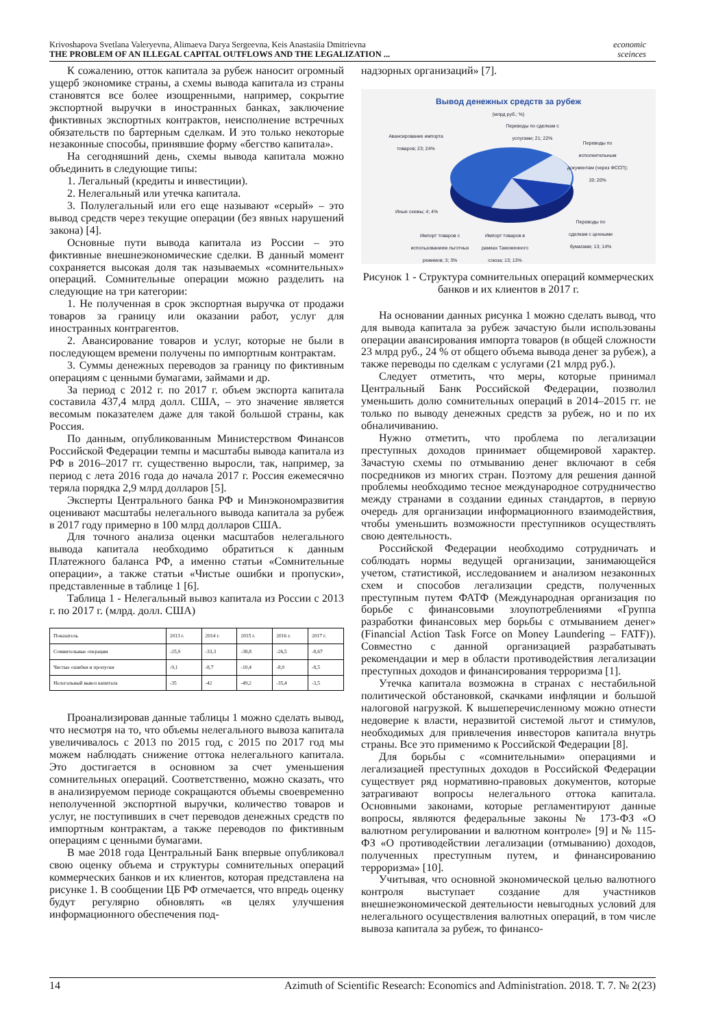Krivoshapova Svetlana Valeryevna, Alimaeva Darya Sergeevna, Keis Anastasiia Dmitrievna
THE PROBLEM OF AN ILLEGAL CAPITAL OUTFLOWS AND THE LEGALIZATION ...
economic
sceinces
К сожалению, отток капитала за рубеж наносит огромный ущерб экономике страны, а схемы вывода капитала из страны становятся все более изощренными, например, сокрытие экспортной выручки в иностранных банках, заключение фиктивных экспортных контрактов, неисполнение встречных обязательств по бартерным сделкам. И это только некоторые незаконные способы, принявшие форму «бегство капитала».
На сегодняшний день, схемы вывода капитала можно объединить в следующие типы:
1. Легальный (кредиты и инвестиции).
2. Нелегальный или утечка капитала.
3. Полулегальный или его еще называют «серый» – это вывод средств через текущие операции (без явных нарушений закона) [4].
Основные пути вывода капитала из России – это фиктивные внешнеэкономические сделки. В данный момент сохраняется высокая доля так называемых «сомнительных» операций. Сомнительные операции можно разделить на следующие на три категории:
1. Не полученная в срок экспортная выручка от продажи товаров за границу или оказании работ, услуг для иностранных контрагентов.
2. Авансирование товаров и услуг, которые не были в последующем времени получены по импортным контрактам.
3. Суммы денежных переводов за границу по фиктивным операциям с ценными бумагами, займами и др.
За период с 2012 г. по 2017 г. объем экспорта капитала составила 437,4 млрд долл. США, – это значение является весомым показателем даже для такой большой страны, как Россия.
По данным, опубликованным Министерством Финансов Российской Федерации темпы и масштабы вывода капитала из РФ в 2016–2017 гг. существенно выросли, так, например, за период с лета 2016 года до начала 2017 г. Россия ежемесячно теряла порядка 2,9 млрд долларов [5].
Эксперты Центрального банка РФ и Минэкономразвития оценивают масштабы нелегального вывода капитала за рубеж в 2017 году примерно в 100 млрд долларов США.
Для точного анализа оценки масштабов нелегального вывода капитала необходимо обратиться к данным Платежного баланса РФ, а именно статьи «Сомнительные операции», а также статьи «Чистые ошибки и пропуски», представленные в таблице 1 [6].
Таблица 1 - Нелегальный вывоз капитала из России с 2013 г. по 2017 г. (млрд. долл. США)
| Показатель | 2013 г. | 2014 г. | 2015 г. | 2016 г. | 2017 г. |
| Сомнительные операции | -25,9 | -33,3 | -38,8 | -26,5 | -8,67 |
| Чистые ошибки и пропуски | -9,1 | -8,7 | -10,4 | -8,9 | -8,5 |
| Нелегальный вывоз капитала | -35 | -42 | -49,2 | -35,4 | -3,5 |
Проанализировав данные таблицы 1 можно сделать вывод, что несмотря на то, что объемы нелегального вывоза капитала увеличивалось с 2013 по 2015 год, с 2015 по 2017 год мы можем наблюдать снижение оттока нелегального капитала. Это достигается в основном за счет уменьшения сомнительных операций. Соответственно, можно сказать, что в анализируемом периоде сокращаются объемы своевременно неполученной экспортной выручки, количество товаров и услуг, не поступивших в счет переводов денежных средств по импортным контрактам, а также переводов по фиктивным операциям с ценными бумагами.
В мае 2018 года Центральный Банк впервые опубликовал свою оценку объема и структуры сомнительных операций коммерческих банков и их клиентов, которая представлена на рисунке 1. В сообщении ЦБ РФ отмечается, что впредь оценку будут регулярно обновлять «в целях улучшения информационного обеспечения под-
надзорных организаций» [7].
Вывод денежных средств за рубеж
(млрд руб.; %)
Авансирование импорта товаров; 23; 24%
Переводы по сделкам с услугами; 21; 22%
Переводы по исполнительным документам (через ФССП); 19; 20%
Иные схемы; 4; 4%
Импорт товаров с использованием льготных режимов; 3; 3%
Импорт товаров в рамках Таможенного союза; 13; 13%
Переводы по сделкам с ценными бумагами; 13; 14%
Рисунок 1 - Структура сомнительных операций коммерческих банков и их клиентов в 2017 г.
На основании данных рисунка 1 можно сделать вывод, что для вывода капитала за рубеж зачастую были использованы операции авансирования импорта товаров (в общей сложности 23 млрд руб., 24 % от общего объема вывода денег за рубеж), а также переводы по сделкам с услугами (21 млрд руб.).
Следует отметить, что меры, которые принимал Центральный Банк Российской Федерации, позволил уменьшить долю сомнительных операций в 2014–2015 гг. не только по выводу денежных средств за рубеж, но и по их обналичиванию.
Нужно отметить, что проблема по легализации преступных доходов принимает общемировой характер. Зачастую схемы по отмыванию денег включают в себя посредников из многих стран. Поэтому для решения данной проблемы необходимо тесное международное сотрудничество между странами в создании единых стандартов, в первую очередь для организации информационного взаимодействия, чтобы уменьшить возможности преступников осуществлять свою деятельность.
Российской Федерации необходимо сотрудничать и соблюдать нормы ведущей организации, занимающейся учетом, статистикой, исследованием и анализом незаконных схем и способов легализации средств, полученных преступным путем ФАТФ (Международная организация по борьбе с финансовыми злоупотреблениями «Группа разработки финансовых мер борьбы с отмыванием денег» (Financial Action Task Force on Money Laundering – FATF)). Совместно с данной организацией разрабатывать рекомендации и мер в области противодействия легализации преступных доходов и финансирования терроризма [1].
Утечка капитала возможна в странах с нестабильной политической обстановкой, скачками инфляции и большой налоговой нагрузкой. К вышеперечисленному можно отнести недоверие к власти, неразвитой системой льгот и стимулов, необходимых для привлечения инвесторов капитала внутрь страны. Все это применимо к Российской Федерации [8].
Для борьбы с «сомнительными» операциями и легализацией преступных доходов в Российской Федерации существует ряд нормативно-правовых документов, которые затрагивают вопросы нелегального оттока капитала. Основными законами, которые регламентируют данные вопросы, являются федеральные законы № 173-ФЗ «О валютном регулировании и валютном контроле» [9] и № 115-ФЗ «О противодействии легализации (отмыванию) доходов, полученных преступным путем, и финансированию терроризма» [10].
Учитывая, что основной экономической целью валютного контроля выступает создание для участников внешнеэкономической деятельности невыгодных условий для нелегального осуществления валютных операций, в том числе вывоза капитала за рубеж, то финансо-
14 Azimuth of Scientific Research: Economics and Administration. 2018. T. 7. № 2(23)